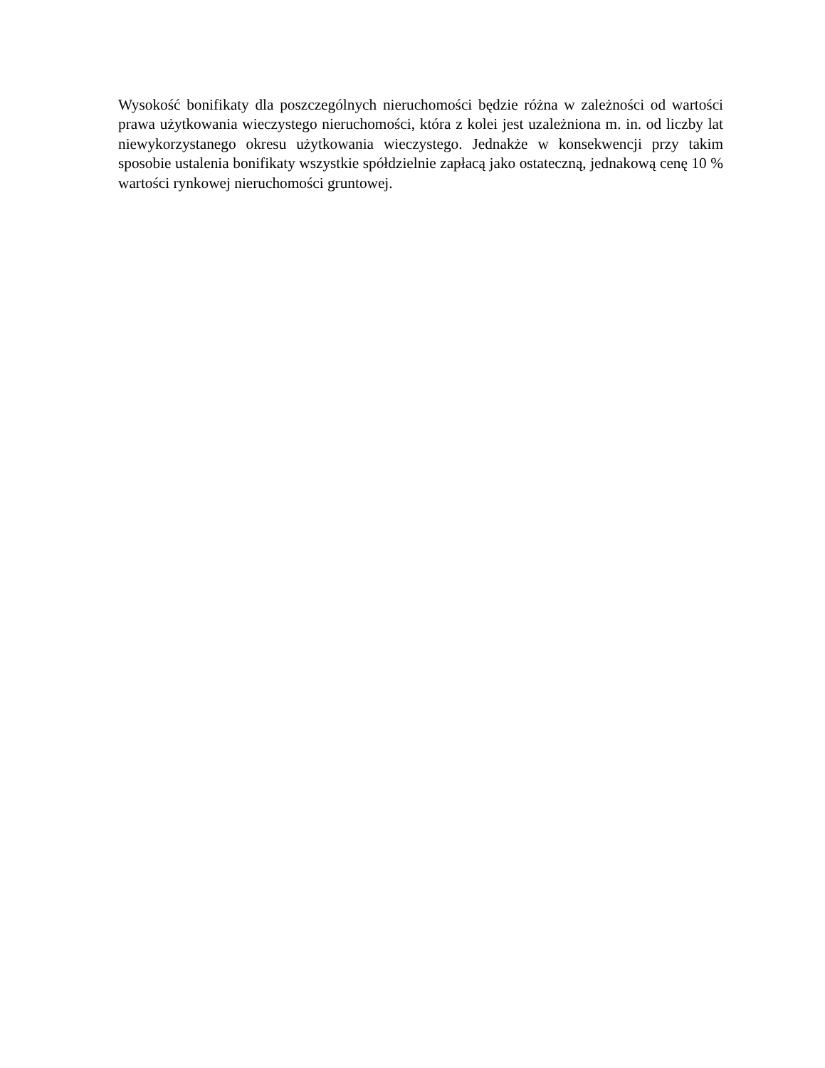Wysokość bonifikaty dla poszczególnych nieruchomości będzie różna w zależności od wartości prawa użytkowania wieczystego nieruchomości, która z kolei jest uzależniona m. in. od liczby lat niewykorzystanego okresu użytkowania wieczystego. Jednakże w konsekwencji przy takim sposobie ustalenia bonifikaty wszystkie spółdzielnie zapłacą jako ostateczną, jednakową cenę 10 % wartości rynkowej nieruchomości gruntowej.